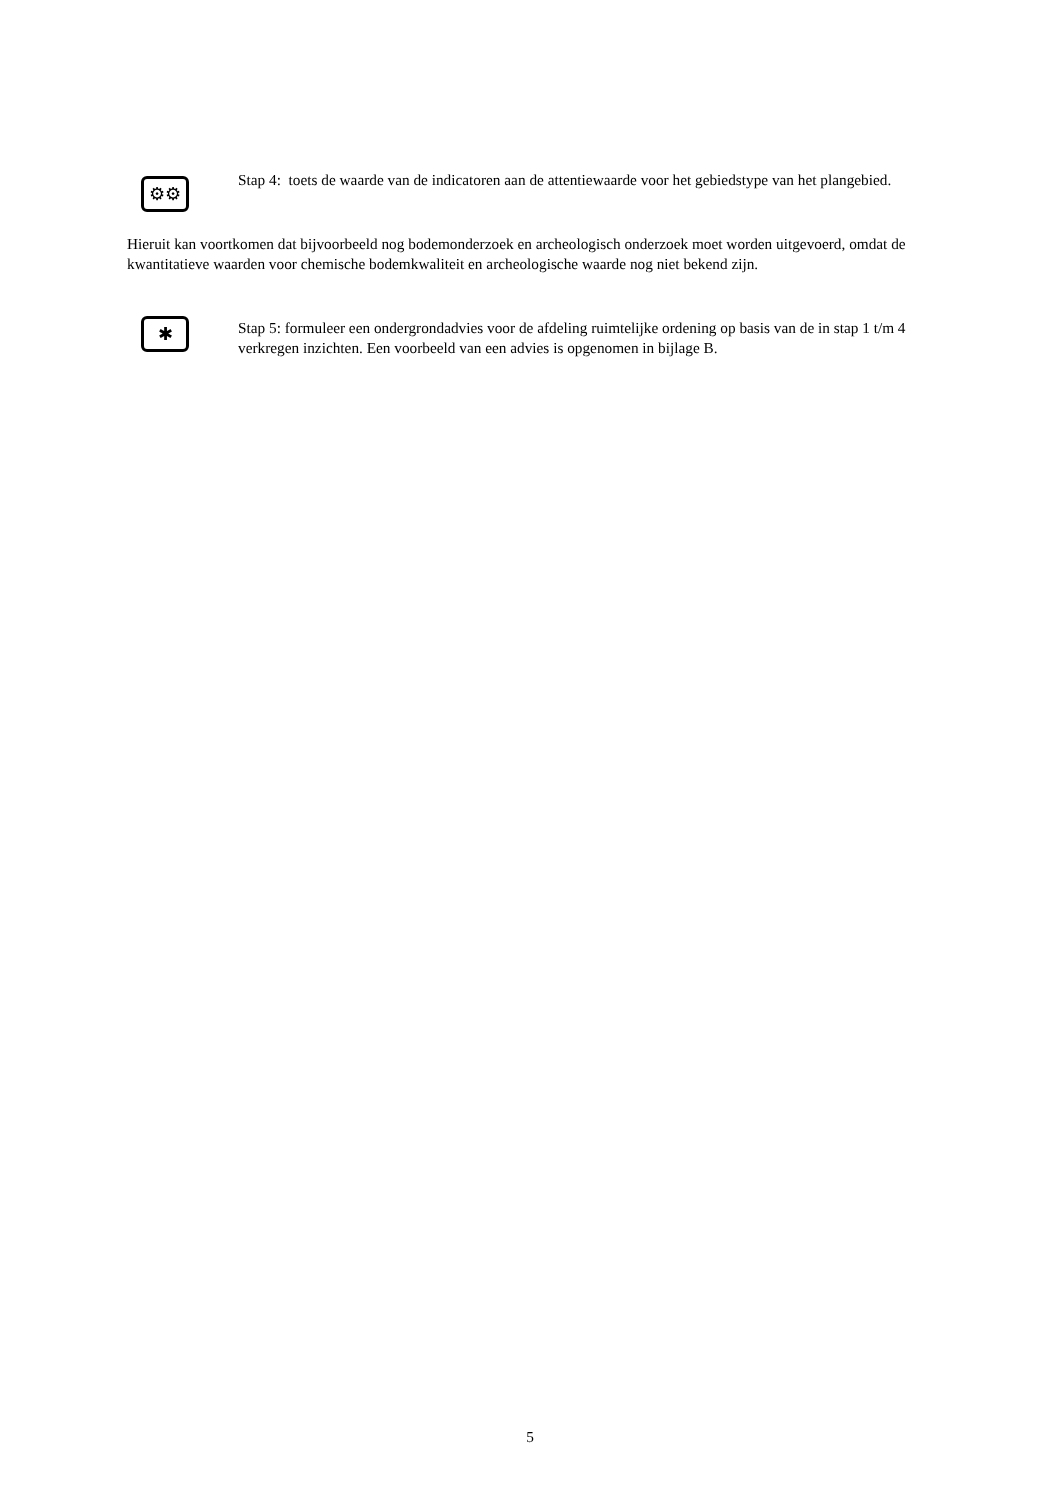⚙⚙
Stap 4: toets de waarde van de indicatoren aan de attentiewaarde voor het gebiedstype van het plangebied.
Hieruit kan voortkomen dat bijvoorbeeld nog bodemonderzoek en archeologisch onderzoek moet worden uitgevoerd, omdat de kwantitatieve waarden voor chemische bodemkwaliteit en archeologische waarde nog niet bekend zijn.
✱
Stap 5: formuleer een ondergrondadvies voor de afdeling ruimtelijke ordening op basis van de in stap 1 t/m 4 verkregen inzichten. Een voorbeeld van een advies is opgenomen in bijlage B.
5